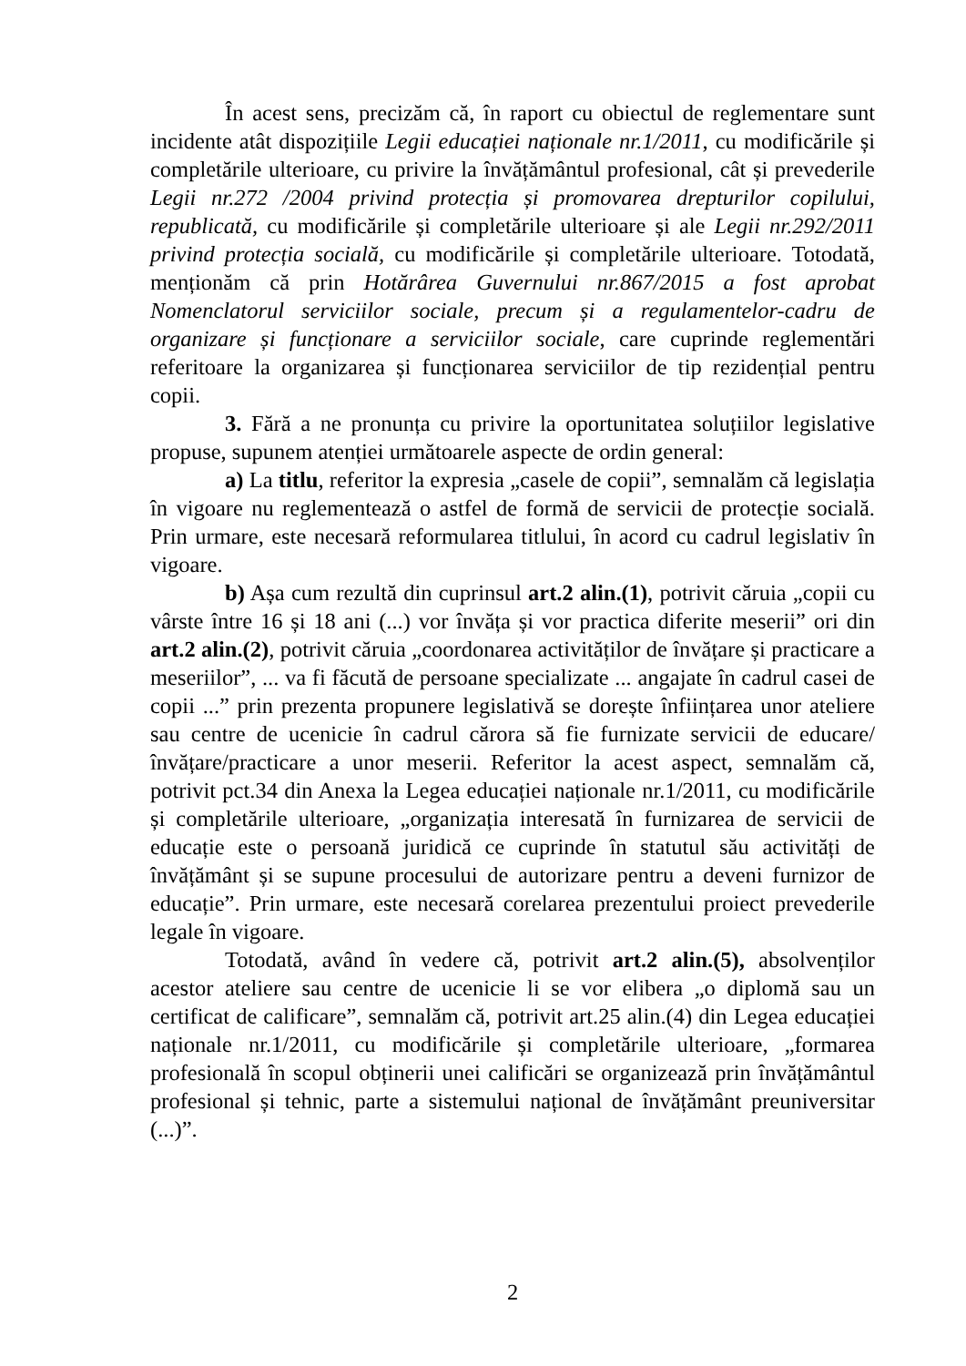În acest sens, precizăm că, în raport cu obiectul de reglementare sunt incidente atât dispozițiile Legii educației naționale nr.1/2011, cu modificările și completările ulterioare, cu privire la învățământul profesional, cât și prevederile Legii nr.272 /2004 privind protecția și promovarea drepturilor copilului, republicată, cu modificările și completările ulterioare și ale Legii nr.292/2011 privind protecția socială, cu modificările și completările ulterioare. Totodată, menționăm că prin Hotărârea Guvernului nr.867/2015 a fost aprobat Nomenclatorul serviciilor sociale, precum și a regulamentelor-cadru de organizare și funcționare a serviciilor sociale, care cuprinde reglementări referitoare la organizarea și funcționarea serviciilor de tip rezidențial pentru copii.
3. Fără a ne pronunța cu privire la oportunitatea soluțiilor legislative propuse, supunem atenției următoarele aspecte de ordin general:
a) La titlu, referitor la expresia „casele de copii”, semnalăm că legislația în vigoare nu reglementează o astfel de formă de servicii de protecție socială. Prin urmare, este necesară reformularea titlului, în acord cu cadrul legislativ în vigoare.
b) Așa cum rezultă din cuprinsul art.2 alin.(1), potrivit căruia „copii cu vârste între 16 și 18 ani (...) vor învăța și vor practica diferite meserii” ori din art.2 alin.(2), potrivit căruia „coordonarea activităților de învățare și practicare a meseriilor”, ... va fi făcută de persoane specializate ... angajate în cadrul casei de copii ...” prin prezenta propunere legislativă se dorește înființarea unor ateliere sau centre de ucenicie în cadrul cărora să fie furnizate servicii de educare/învățare/practicare a unor meserii. Referitor la acest aspect, semnalăm că, potrivit pct.34 din Anexa la Legea educației naționale nr.1/2011, cu modificările și completările ulterioare, „organizația interesată în furnizarea de servicii de educație este o persoană juridică ce cuprinde în statutul său activități de învățământ și se supune procesului de autorizare pentru a deveni furnizor de educație”. Prin urmare, este necesară corelarea prezentului proiect prevederile legale în vigoare.
Totodată, având în vedere că, potrivit art.2 alin.(5), absolvenților acestor ateliere sau centre de ucenicie li se vor elibera „o diplomă sau un certificat de calificare”, semnalăm că, potrivit art.25 alin.(4) din Legea educației naționale nr.1/2011, cu modificările și completările ulterioare, „formarea profesională în scopul obținerii unei calificări se organizează prin învățământul profesional și tehnic, parte a sistemului național de învățământ preuniversitar (...)”.
2